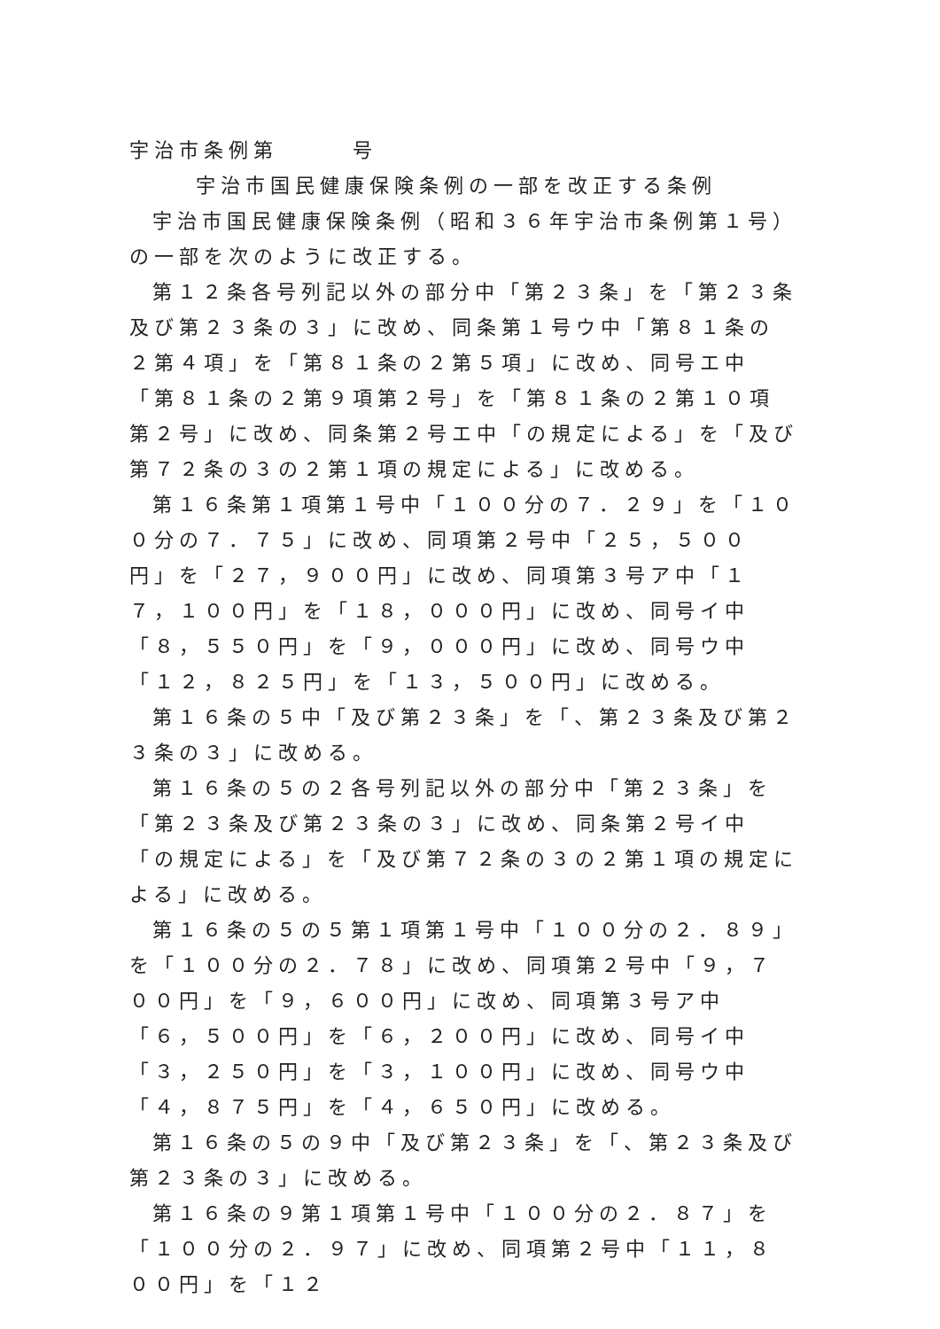宇治市条例第　　　号
宇治市国民健康保険条例の一部を改正する条例
宇治市国民健康保険条例（昭和３６年宇治市条例第１号）の一部を次のように改正する。
第１２条各号列記以外の部分中「第２３条」を「第２３条及び第２３条の３」に改め、同条第１号ウ中「第８１条の２第４項」を「第８１条の２第５項」に改め、同号エ中「第８１条の２第９項第２号」を「第８１条の２第１０項第２号」に改め、同条第２号エ中「の規定による」を「及び第７２条の３の２第１項の規定による」に改める。
第１６条第１項第１号中「１００分の７．２９」を「１００分の７．７５」に改め、同項第２号中「２５，５００円」を「２７，９００円」に改め、同項第３号ア中「１７，１００円」を「１８，０００円」に改め、同号イ中「８，５５０円」を「９，０００円」に改め、同号ウ中「１２，８２５円」を「１３，５００円」に改める。
第１６条の５中「及び第２３条」を「、第２３条及び第２３条の３」に改める。
第１６条の５の２各号列記以外の部分中「第２３条」を「第２３条及び第２３条の３」に改め、同条第２号イ中「の規定による」を「及び第７２条の３の２第１項の規定による」に改める。
第１６条の５の５第１項第１号中「１００分の２．８９」を「１００分の２．７８」に改め、同項第２号中「９，７００円」を「９，６００円」に改め、同項第３号ア中「６，５００円」を「６，２００円」に改め、同号イ中「３，２５０円」を「３，１００円」に改め、同号ウ中「４，８７５円」を「４，６５０円」に改める。
第１６条の５の９中「及び第２３条」を「、第２３条及び第２３条の３」に改める。
第１６条の９第１項第１号中「１００分の２．８７」を「１００分の２．９７」に改め、同項第２号中「１１，８００円」を「１２